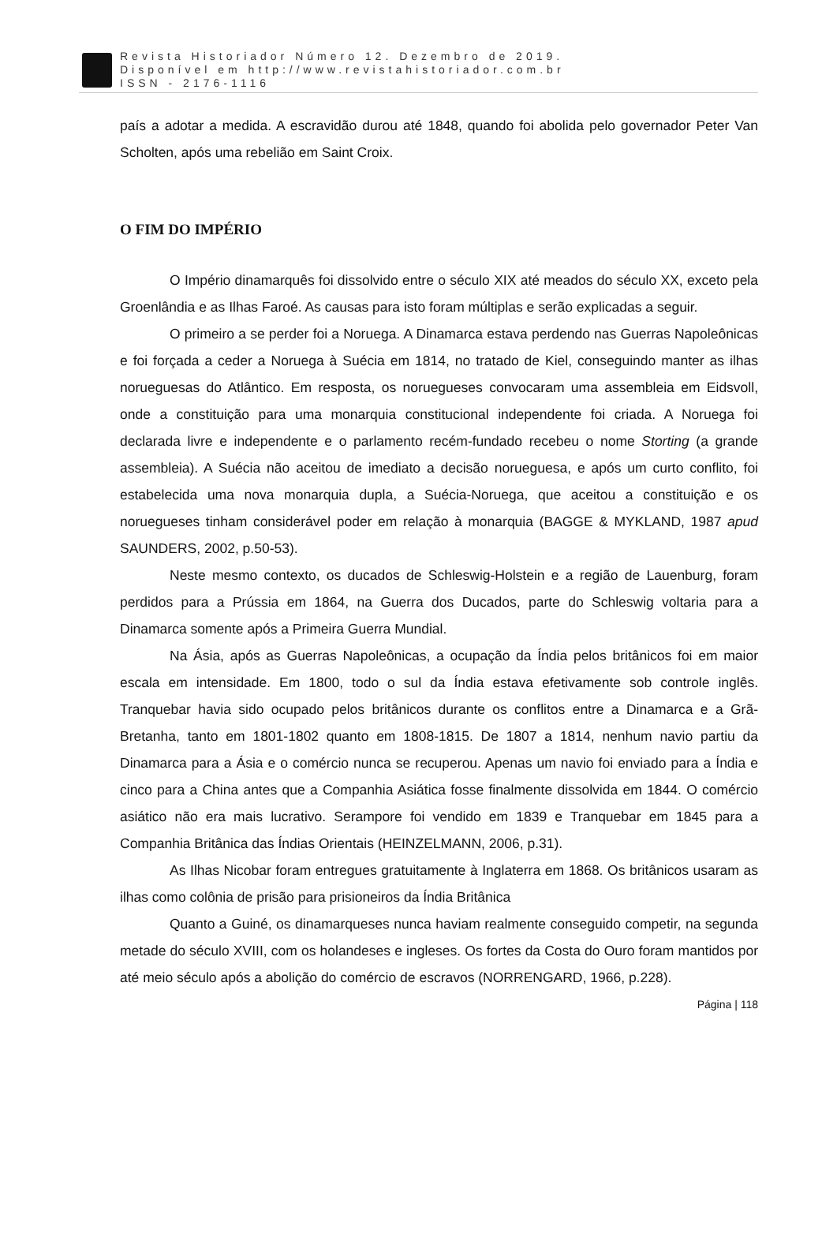Revista Historiador Número 12. Dezembro de 2019.
Disponível em http://www.revistahistoriador.com.br
ISSN - 2176-1116
país a adotar a medida. A escravidão durou até 1848, quando foi abolida pelo governador Peter Van Scholten, após uma rebelião em Saint Croix.
O FIM DO IMPÉRIO
O Império dinamarquês foi dissolvido entre o século XIX até meados do século XX, exceto pela Groenlândia e as Ilhas Faroé. As causas para isto foram múltiplas e serão explicadas a seguir.
O primeiro a se perder foi a Noruega. A Dinamarca estava perdendo nas Guerras Napoleônicas e foi forçada a ceder a Noruega à Suécia em 1814, no tratado de Kiel, conseguindo manter as ilhas norueguesas do Atlântico. Em resposta, os noruegueses convocaram uma assembleia em Eidsvoll, onde a constituição para uma monarquia constitucional independente foi criada. A Noruega foi declarada livre e independente e o parlamento recém-fundado recebeu o nome Storting (a grande assembleia). A Suécia não aceitou de imediato a decisão norueguesa, e após um curto conflito, foi estabelecida uma nova monarquia dupla, a Suécia-Noruega, que aceitou a constituição e os noruegueses tinham considerável poder em relação à monarquia (BAGGE & MYKLAND, 1987 apud SAUNDERS, 2002, p.50-53).
Neste mesmo contexto, os ducados de Schleswig-Holstein e a região de Lauenburg, foram perdidos para a Prússia em 1864, na Guerra dos Ducados, parte do Schleswig voltaria para a Dinamarca somente após a Primeira Guerra Mundial.
Na Ásia, após as Guerras Napoleônicas, a ocupação da Índia pelos britânicos foi em maior escala em intensidade. Em 1800, todo o sul da Índia estava efetivamente sob controle inglês. Tranquebar havia sido ocupado pelos britânicos durante os conflitos entre a Dinamarca e a Grã-Bretanha, tanto em 1801-1802 quanto em 1808-1815. De 1807 a 1814, nenhum navio partiu da Dinamarca para a Ásia e o comércio nunca se recuperou. Apenas um navio foi enviado para a Índia e cinco para a China antes que a Companhia Asiática fosse finalmente dissolvida em 1844. O comércio asiático não era mais lucrativo. Serampore foi vendido em 1839 e Tranquebar em 1845 para a Companhia Britânica das Índias Orientais (HEINZELMANN, 2006, p.31).
As Ilhas Nicobar foram entregues gratuitamente à Inglaterra em 1868. Os britânicos usaram as ilhas como colônia de prisão para prisioneiros da Índia Britânica
Quanto a Guiné, os dinamarqueses nunca haviam realmente conseguido competir, na segunda metade do século XVIII, com os holandeses e ingleses. Os fortes da Costa do Ouro foram mantidos por até meio século após a abolição do comércio de escravos (NORRENGARD, 1966, p.228).
Página | 118